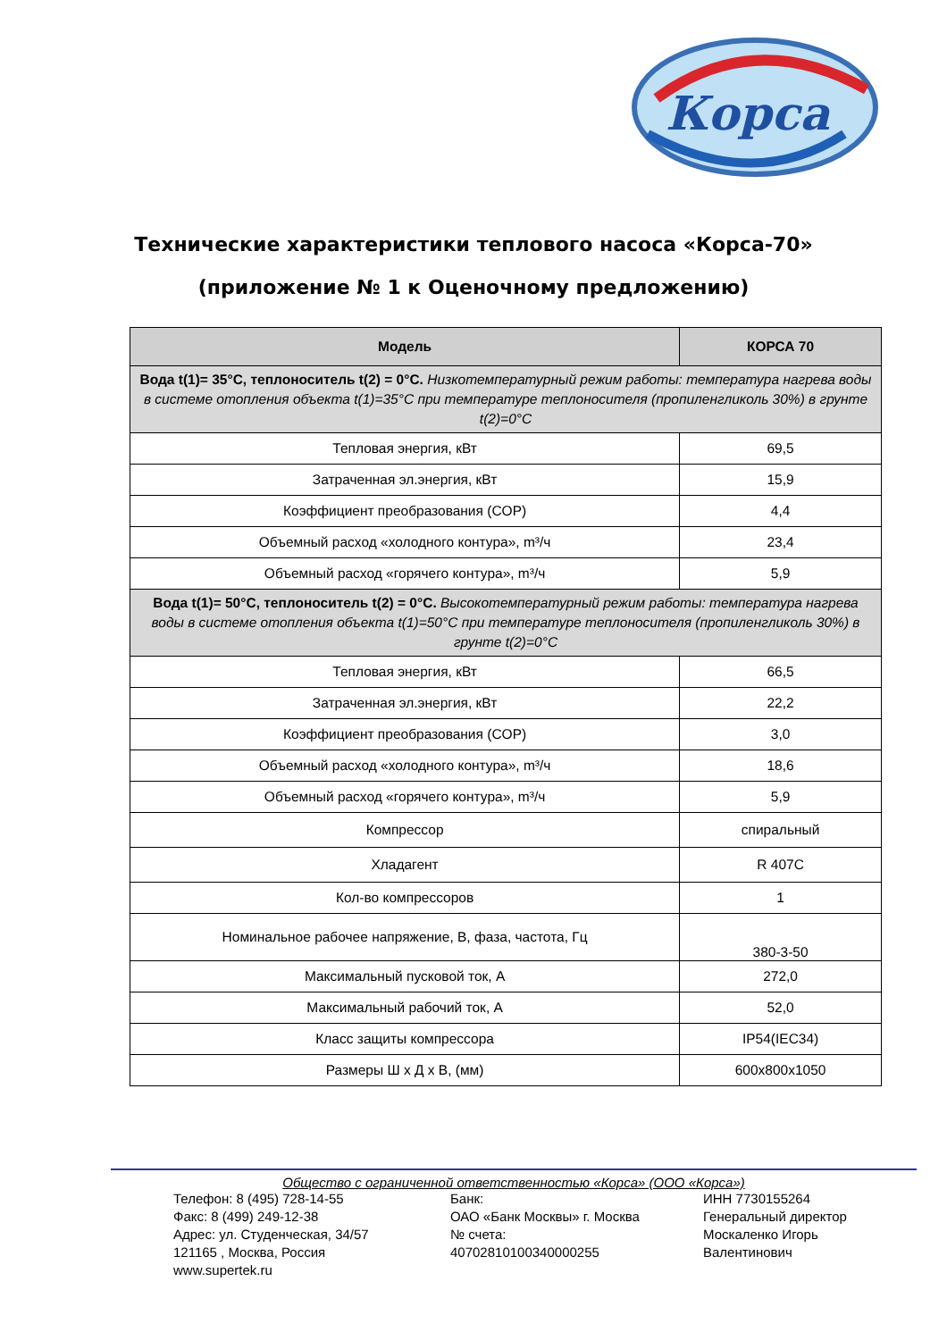Корса
Технические характеристики теплового насоса «Корса-70»
(приложение № 1 к Оценочному предложению)
| Модель | КОРСА 70 |
| --- | --- |
| Вода t(1)= 35°C, теплоноситель t(2) = 0°C. Низкотемпературный режим работы: температура нагрева воды в системе отопления объекта t(1)=35°C при температуре теплоносителя (пропиленгликоль 30%) в грунте t(2)=0°C | |
| Тепловая энергия, кВт | 69,5 |
| Затраченная эл.энергия, кВт | 15,9 |
| Коэффициент преобразования (COP) | 4,4 |
| Объемный расход «холодного контура», m³/ч | 23,4 |
| Объемный расход «горячего контура», m³/ч | 5,9 |
| Вода t(1)= 50°C, теплоноситель t(2) = 0°C. Высокотемпературный режим работы: температура нагрева воды в системе отопления объекта t(1)=50°C при температуре теплоносителя (пропиленгликоль 30%) в грунте t(2)=0°C | |
| Тепловая энергия, кВт | 66,5 |
| Затраченная эл.энергия, кВт | 22,2 |
| Коэффициент преобразования (COP) | 3,0 |
| Объемный расход «холодного контура», m³/ч | 18,6 |
| Объемный расход «горячего контура», m³/ч | 5,9 |
| Компрессор | спиральный |
| Хладагент | R 407C |
| Кол-во компрессоров | 1 |
| Номинальное рабочее напряжение, В, фаза, частота, Гц | 380-3-50 |
| Максимальный пусковой ток, А | 272,0 |
| Максимальный рабочий ток, А | 52,0 |
| Класс защиты компрессора | IP54(IEC34) |
| Размеры Ш х Д х В, (мм) | 600x800x1050 |
Общество с ограниченной ответственностью «Корса» (ООО «Корса»)
Телефон: 8 (495) 728-14-55
Факс: 8 (499) 249-12-38
Адрес: ул. Студенческая, 34/57
121165 , Москва, Россия
www.supertek.ru
Банк:
ОАО «Банк Москвы» г. Москва
№ счета:
40702810100340000255
ИНН 7730155264
Генеральный директор
Москаленко Игорь
Валентинович